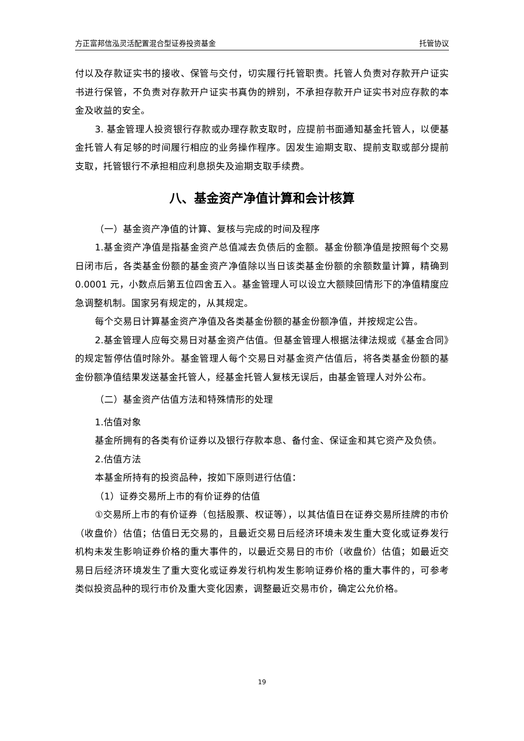方正富邦信泓灵活配置混合型证券投资基金 托管协议
付以及存款证实书的接收、保管与交付，切实履行托管职责。托管人负责对存款开户证实书进行保管，不负责对存款开户证实书真伪的辨别，不承担存款开户证实书对应存款的本金及收益的安全。
3. 基金管理人投资银行存款或办理存款支取时，应提前书面通知基金托管人，以便基金托管人有足够的时间履行相应的业务操作程序。因发生逾期支取、提前支取或部分提前支取，托管银行不承担相应利息损失及逾期支取手续费。
八、基金资产净值计算和会计核算
（一）基金资产净值的计算、复核与完成的时间及程序
1.基金资产净值是指基金资产总值减去负债后的金额。基金份额净值是按照每个交易日闭市后，各类基金份额的基金资产净值除以当日该类基金份额的余额数量计算，精确到 0.0001 元，小数点后第五位四舍五入。基金管理人可以设立大额赎回情形下的净值精度应急调整机制。国家另有规定的，从其规定。
每个交易日计算基金资产净值及各类基金份额的基金份额净值，并按规定公告。
2.基金管理人应每交易日对基金资产估值。但基金管理人根据法律法规或《基金合同》的规定暂停估值时除外。基金管理人每个交易日对基金资产估值后，将各类基金份额的基金份额净值结果发送基金托管人，经基金托管人复核无误后，由基金管理人对外公布。
（二）基金资产估值方法和特殊情形的处理
1.估值对象
基金所拥有的各类有价证券以及银行存款本息、备付金、保证金和其它资产及负债。
2.估值方法
本基金所持有的投资品种，按如下原则进行估值：
（1）证券交易所上市的有价证券的估值
①交易所上市的有价证券（包括股票、权证等），以其估值日在证券交易所挂牌的市价（收盘价）估值；估值日无交易的，且最近交易日后经济环境未发生重大变化或证券发行机构未发生影响证券价格的重大事件的，以最近交易日的市价（收盘价）估值；如最近交易日后经济环境发生了重大变化或证券发行机构发生影响证券价格的重大事件的，可参考类似投资品种的现行市价及重大变化因素，调整最近交易市价，确定公允价格。
19